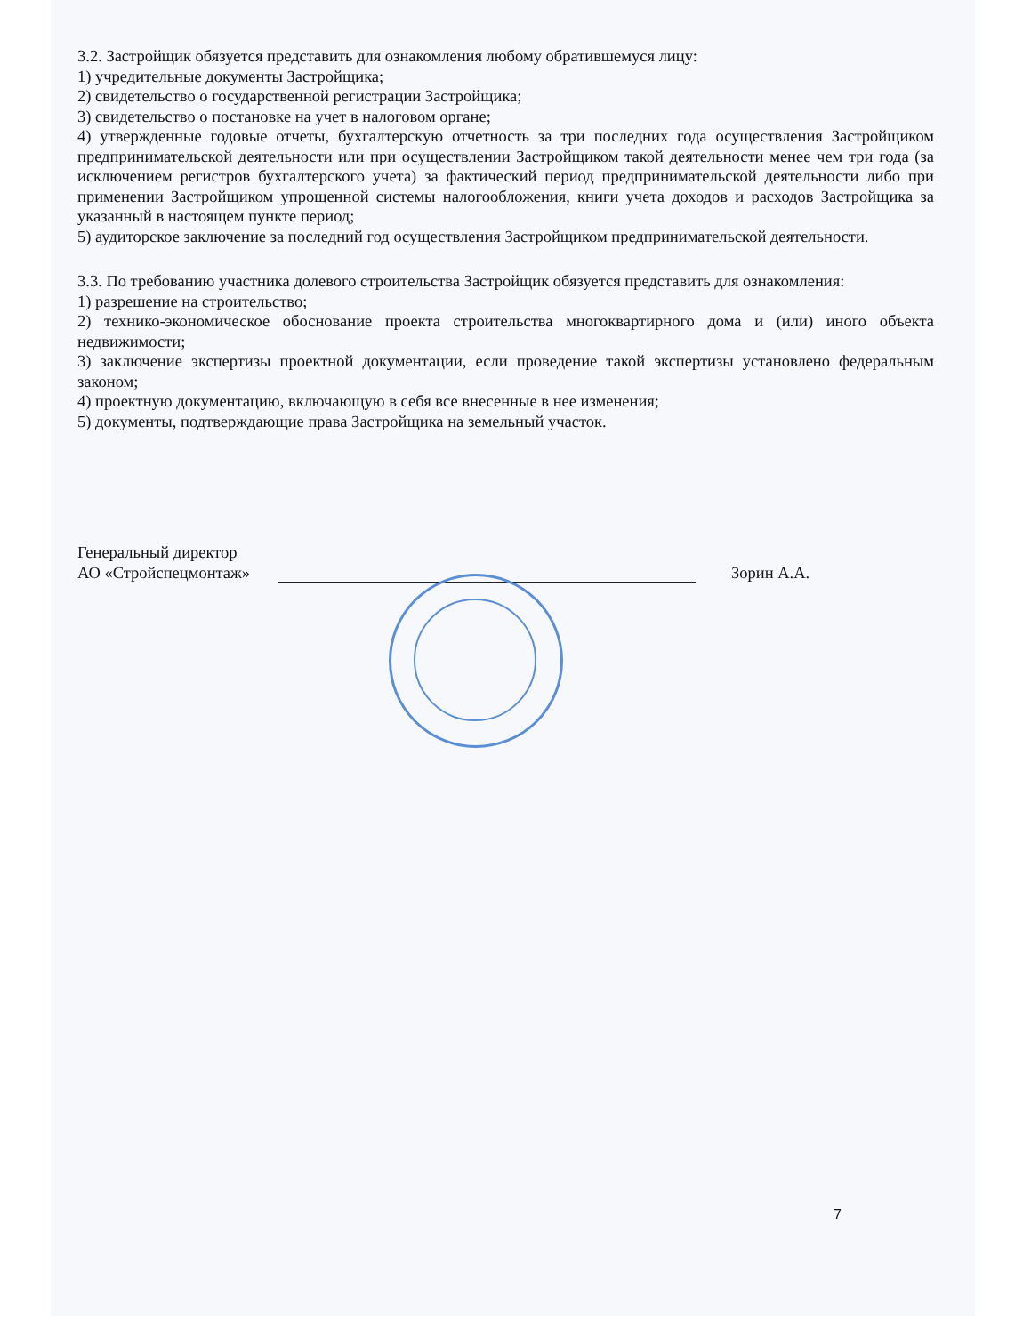3.2. Застройщик обязуется представить для ознакомления любому обратившемуся лицу:
1) учредительные документы Застройщика;
2) свидетельство о государственной регистрации Застройщика;
3) свидетельство о постановке на учет в налоговом органе;
4) утвержденные годовые отчеты, бухгалтерскую отчетность за три последних года осуществления Застройщиком предпринимательской деятельности или при осуществлении Застройщиком такой деятельности менее чем три года (за исключением регистров бухгалтерского учета) за фактический период предпринимательской деятельности либо при применении Застройщиком упрощенной системы налогообложения, книги учета доходов и расходов Застройщика за указанный в настоящем пункте период;
5) аудиторское заключение за последний год осуществления Застройщиком предпринимательской деятельности.
3.3. По требованию участника долевого строительства Застройщик обязуется представить для ознакомления:
1) разрешение на строительство;
2) технико-экономическое обоснование проекта строительства многоквартирного дома и (или) иного объекта недвижимости;
3) заключение экспертизы проектной документации, если проведение такой экспертизы установлено федеральным законом;
4) проектную документацию, включающую в себя все внесенные в нее изменения;
5) документы, подтверждающие права Застройщика на земельный участок.
Генеральный директор
АО «Стройспецмонтаж»
Зорин А.А.
7